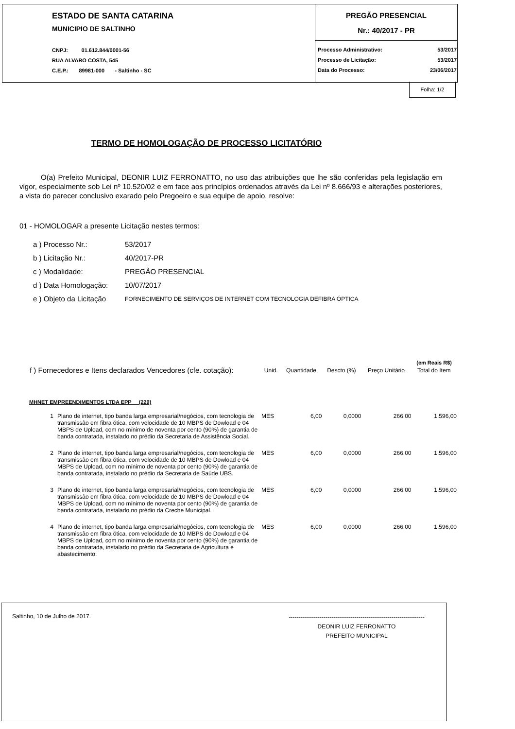ESTADO DE SANTA CATARINA
MUNICIPIO DE SALTINHO
CNPJ: 01.612.844/0001-56
RUA ALVARO COSTA, 545
C.E.P.: 89981-000 - Saltinho - SC
PREGÃO PRESENCIAL
Nr.: 40/2017 - PR
| Processo Administrativo: | 53/2017 |
| Processo de Licitação: | 53/2017 |
| Data do Processo: | 23/06/2017 |
Folha: 1/2
TERMO DE HOMOLOGAÇÃO DE PROCESSO LICITATÓRIO
O(a) Prefeito Municipal, DEONIR LUIZ FERRONATTO, no uso das atribuições que lhe são conferidas pela legislação em vigor, especialmente sob Lei nº 10.520/02 e em face aos princípios ordenados através da Lei nº 8.666/93 e alterações posteriores, a vista do parecer conclusivo exarado pelo Pregoeiro e sua equipe de apoio, resolve:
01 - HOMOLOGAR a presente Licitação nestes termos:
| a ) Processo Nr.: | 53/2017 |
| b ) Licitação Nr.: | 40/2017-PR |
| c ) Modalidade: | PREGÃO PRESENCIAL |
| d ) Data Homologação: | 10/07/2017 |
| e ) Objeto da Licitação | FORNECIMENTO DE SERVIÇOS DE INTERNET COM TECNOLOGIA DEFIBRA ÓPTICA |
(em Reais R$)
| f ) Fornecedores e Itens declarados Vencedores (cfe. cotação): | | Unid. | Quantidade | Descto (%) | Preço Unitário | Total do Item |
| --- | --- | --- | --- | --- | --- | --- |
| MHNET EMPREENDIMENTOS LTDA EPP (229) | | | | | | |
| 1 | Plano de internet, tipo banda larga empresarial/negócios, com tecnologia de transmissão em fibra ótica, com velocidade de 10 MBPS de Dowload e 04 MBPS de Upload, com no mínimo de noventa por cento (90%) de garantia de banda contratada, instalado no prédio da Secretaria de Assistência Social. | MES | 6,00 | 0,0000 | 266,00 | 1.596,00 |
| 2 | Plano de internet, tipo banda larga empresarial/negócios, com tecnologia de transmissão em fibra ótica, com velocidade de 10 MBPS de Dowload e 04 MBPS de Upload, com no mínimo de noventa por cento (90%) de garantia de banda contratada, instalado no prédio da Secretaria de Saúde UBS. | MES | 6,00 | 0,0000 | 266,00 | 1.596,00 |
| 3 | Plano de internet, tipo banda larga empresarial/negócios, com tecnologia de transmissão em fibra ótica, com velocidade de 10 MBPS de Dowload e 04 MBPS de Upload, com no mínimo de noventa por cento (90%) de garantia de banda contratada, instalado no prédio da Creche Municipal. | MES | 6,00 | 0,0000 | 266,00 | 1.596,00 |
| 4 | Plano de internet, tipo banda larga empresarial/negócios, com tecnologia de transmissão em fibra ótica, com velocidade de 10 MBPS de Dowload e 04 MBPS de Upload, com no mínimo de noventa por cento (90%) de garantia de banda contratada, instalado no prédio da Secretaria de Agricultura e abastecimento. | MES | 6,00 | 0,0000 | 266,00 | 1.596,00 |
Saltinho, 10 de Julho de 2017.
----------------------------------------------------------------------
DEONIR LUIZ FERRONATTO
PREFEITO MUNICIPAL